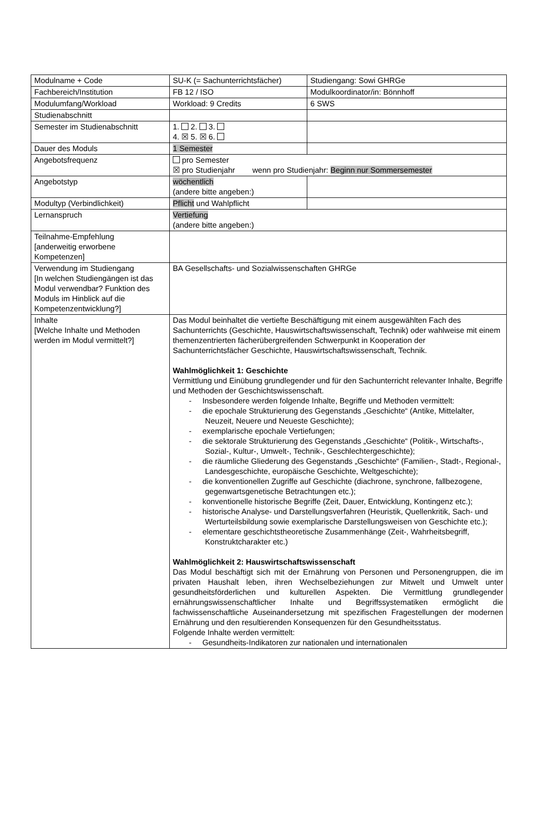| Modulname + Code | SU-K (= Sachunterrichtsfächer) | Studiengang: Sowi GHRGe |
| Fachbereich/Institution | FB 12 / ISO | Modulkoordinator/in: Bönnhoff |
| Modulumfang/Workload | Workload: 9 Credits | 6 SWS |
| Studienabschnitt | | |
| Semester im Studienabschnitt | 1. 2. 3. 4. ☒ 5. ☒ 6. | |
| Dauer des Moduls | 1 Semester | |
| Angebotsfrequenz | pro Semester ☒ pro Studienjahr wenn pro Studienjahr: Beginn nur Sommersemester | |
| Angebotstyp | wöchentlich (andere bitte angeben:) | |
| Modultyp (Verbindlichkeit) | Pflicht und Wahlpflicht | |
| Lernanspruch | Vertiefung (andere bitte angeben:) | |
| Teilnahme-Empfehlung [anderweitig erworbene Kompetenzen] | | |
| Verwendung im Studiengang [In welchen Studiengängen ist das Modul verwendbar? Funktion des Moduls im Hinblick auf die Kompetenzentwicklung?] | BA Gesellschafts- und Sozialwissenschaften GHRGe | |
| Inhalte [Welche Inhalte und Methoden werden im Modul vermittelt?] | Das Modul beinhaltet die vertiefte Beschäftigung mit einem ausgewählten Fach des Sachunterrichts (Geschichte, Hauswirtschaftswissenschaft, Technik) oder wahlweise mit einem themenzentrierten fächerübergreifenden Schwerpunkt in Kooperation der Sachunterrichtsfächer Geschichte, Hauswirtschaftswissenschaft, Technik. Wahlmöglichkeit 1: Geschichte Vermittlung und Einübung grundlegender und für den Sachunterricht relevanter Inhalte, Begriffe und Methoden der Geschichtswissenschaft. - Insbesondere werden folgende Inhalte, Begriffe und Methoden vermittelt: - die epochale Strukturierung des Gegenstands „Geschichte“ (Antike, Mittelalter, Neuzeit, Neuere und Neueste Geschichte); - exemplarische epochale Vertiefungen; - die sektorale Strukturierung des Gegenstands „Geschichte“ (Politik-, Wirtschafts-, Sozial-, Kultur-, Umwelt-, Technik-, Geschlechtergeschichte); - die räumliche Gliederung des Gegenstands „Geschichte“ (Familien-, Stadt-, Regional-, Landesgeschichte, europäische Geschichte, Weltgeschichte); - die konventionellen Zugriffe auf Geschichte (diachrone, synchrone, fallbezogene, gegenwartsgenetische Betrachtungen etc.); - konventionelle historische Begriffe (Zeit, Dauer, Entwicklung, Kontingenz etc.); - historische Analyse- und Darstellungsverfahren (Heuristik, Quellenkritik, Sach- und Werturteilsbildung sowie exemplarische Darstellungsweisen von Geschichte etc.); - elementare geschichtstheoretische Zusammenhänge (Zeit-, Wahrheitsbegriff, Konstruktcharakter etc.) Wahlmöglichkeit 2: Hauswirtschaftswissenschaft Das Modul beschäftigt sich mit der Ernährung von Personen und Personengruppen, die im privaten Haushalt leben, ihren Wechselbeziehungen zur Mitwelt und Umwelt unter gesundheitsförderlichen und kulturellen Aspekten. Die Vermittlung grundlegender ernährungswissenschaftlicher Inhalte und Begriffssystematiken ermöglicht die fachwissenschaftliche Auseinandersetzung mit spezifischen Fragestellungen der modernen Ernährung und den resultierenden Konsequenzen für den Gesundheitsstatus. Folgende Inhalte werden vermittelt: - Gesundheits-Indikatoren zur nationalen und internationalen | |